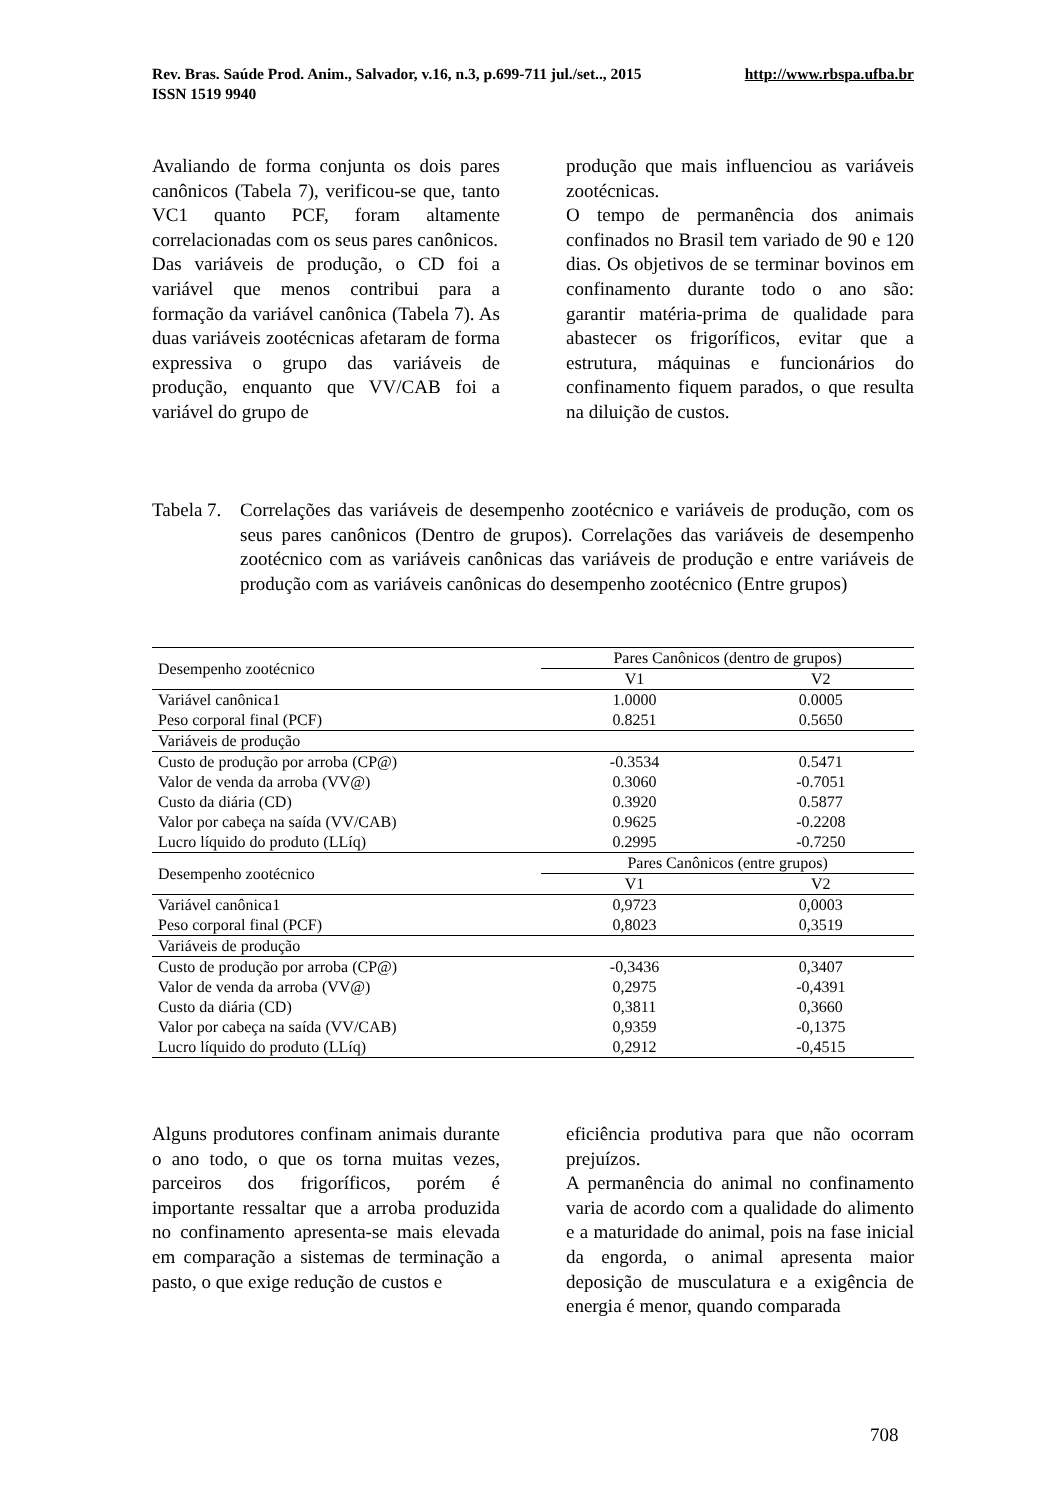http://www.rbspa.ufba.br Rev. Bras. Saúde Prod. Anim., Salvador, v.16, n.3, p.699-711 jul./set.., 2015
ISSN 1519 9940
Avaliando de forma conjunta os dois pares canônicos (Tabela 7), verificou-se que, tanto VC1 quanto PCF, foram altamente correlacionadas com os seus pares canônicos.
Das variáveis de produção, o CD foi a variável que menos contribui para a formação da variável canônica (Tabela 7). As duas variáveis zootécnicas afetaram de forma expressiva o grupo das variáveis de produção, enquanto que VV/CAB foi a variável do grupo de
produção que mais influenciou as variáveis zootécnicas.
O tempo de permanência dos animais confinados no Brasil tem variado de 90 e 120 dias. Os objetivos de se terminar bovinos em confinamento durante todo o ano são: garantir matéria-prima de qualidade para abastecer os frigoríficos, evitar que a estrutura, máquinas e funcionários do confinamento fiquem parados, o que resulta na diluição de custos.
Tabela 7.
Correlações das variáveis de desempenho zootécnico e variáveis de produção, com os seus pares canônicos (Dentro de grupos). Correlações das variáveis de desempenho zootécnico com as variáveis canônicas das variáveis de produção e entre variáveis de produção com as variáveis canônicas do desempenho zootécnico (Entre grupos)
| Desempenho zootécnico | Pares Canônicos (dentro de grupos) | |
| --- | --- | --- |
| | V1 | V2 |
| Variável canônica1 | 1.0000 | 0.0005 |
| Peso corporal final (PCF) | 0.8251 | 0.5650 |
| Variáveis de produção | | |
| Custo de produção por arroba (CP@) | -0.3534 | 0.5471 |
| Valor de venda da arroba (VV@) | 0.3060 | -0.7051 |
| Custo da diária (CD) | 0.3920 | 0.5877 |
| Valor por cabeça na saída (VV/CAB) | 0.9625 | -0.2208 |
| Lucro líquido do produto (LLíq) | 0.2995 | -0.7250 |
| Desempenho zootécnico | Pares Canônicos (entre grupos) | |
| | V1 | V2 |
| Variável canônica1 | 0,9723 | 0,0003 |
| Peso corporal final (PCF) | 0,8023 | 0,3519 |
| Variáveis de produção | | |
| Custo de produção por arroba (CP@) | -0,3436 | 0,3407 |
| Valor de venda da arroba (VV@) | 0,2975 | -0,4391 |
| Custo da diária (CD) | 0,3811 | 0,3660 |
| Valor por cabeça na saída (VV/CAB) | 0,9359 | -0,1375 |
| Lucro líquido do produto (LLíq) | 0,2912 | -0,4515 |
Alguns produtores confinam animais durante o ano todo, o que os torna muitas vezes, parceiros dos frigoríficos, porém é importante ressaltar que a arroba produzida no confinamento apresenta-se mais elevada em comparação a sistemas de terminação a pasto, o que exige redução de custos e
eficiência produtiva para que não ocorram prejuízos.
A permanência do animal no confinamento varia de acordo com a qualidade do alimento e a maturidade do animal, pois na fase inicial da engorda, o animal apresenta maior deposição de musculatura e a exigência de energia é menor, quando comparada
708